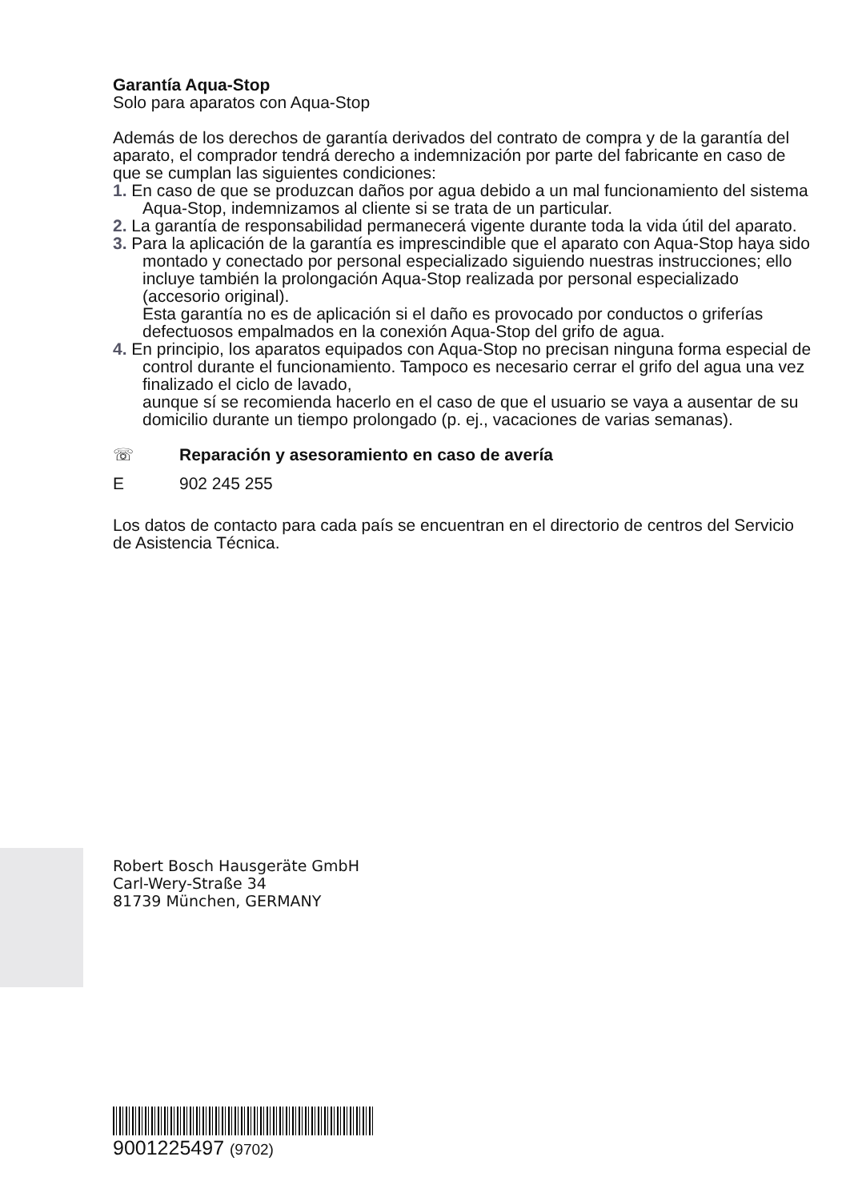Garantía Aqua-Stop
Solo para aparatos con Aqua-Stop
Además de los derechos de garantía derivados del contrato de compra y de la garantía del aparato, el comprador tendrá derecho a indemnización por parte del fabricante en caso de que se cumplan las siguientes condiciones:
1. En caso de que se produzcan daños por agua debido a un mal funcionamiento del sistema Aqua-Stop, indemnizamos al cliente si se trata de un particular.
2. La garantía de responsabilidad permanecerá vigente durante toda la vida útil del aparato.
3. Para la aplicación de la garantía es imprescindible que el aparato con Aqua-Stop haya sido montado y conectado por personal especializado siguiendo nuestras instrucciones; ello incluye también la prolongación Aqua-Stop realizada por personal especializado (accesorio original).
Esta garantía no es de aplicación si el daño es provocado por conductos o griferías defectuosos empalmados en la conexión Aqua-Stop del grifo de agua.
4. En principio, los aparatos equipados con Aqua-Stop no precisan ninguna forma especial de control durante el funcionamiento. Tampoco es necesario cerrar el grifo del agua una vez finalizado el ciclo de lavado,
aunque sí se recomienda hacerlo en el caso de que el usuario se vaya a ausentar de su domicilio durante un tiempo prolongado (p. ej., vacaciones de varias semanas).
☏ Reparación y asesoramiento en caso de avería
E 902 245 255
Los datos de contacto para cada país se encuentran en el directorio de centros del Servicio de Asistencia Técnica.
Robert Bosch Hausgeräte GmbH
Carl-Wery-Straße 34
81739 München, GERMANY
9001225497 (9702)